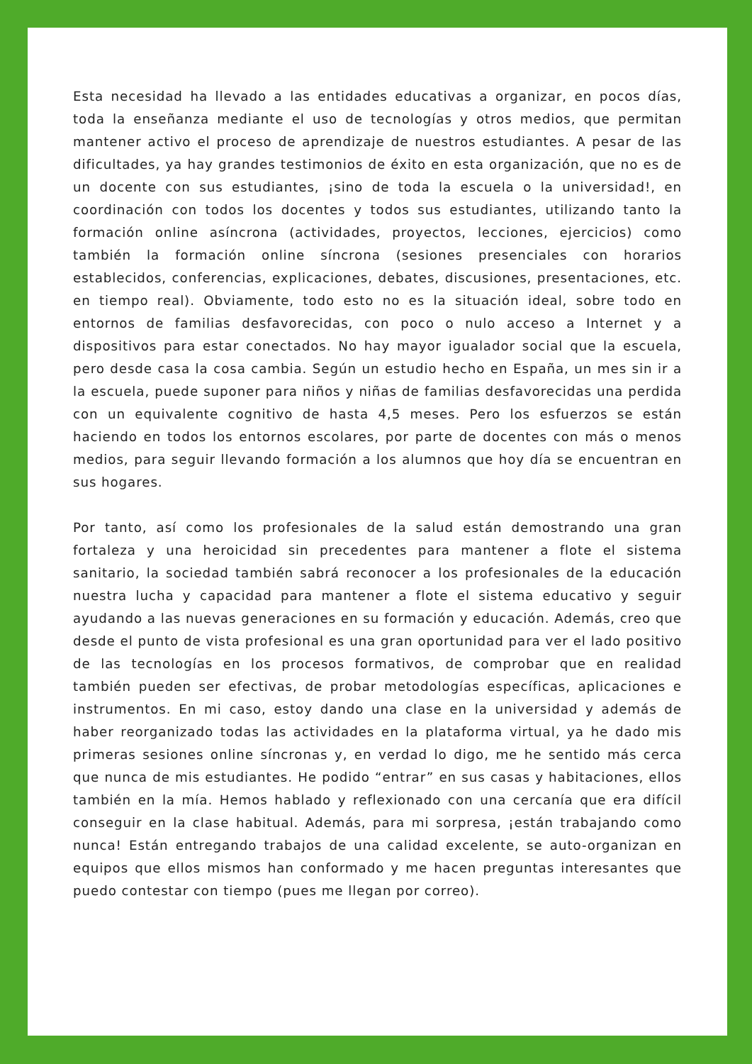Esta necesidad ha llevado a las entidades educativas a organizar, en pocos días, toda la enseñanza mediante el uso de tecnologías y otros medios, que permitan mantener activo el proceso de aprendizaje de nuestros estudiantes. A pesar de las dificultades, ya hay grandes testimonios de éxito en esta organización, que no es de un docente con sus estudiantes, ¡sino de toda la escuela o la universidad!, en coordinación con todos los docentes y todos sus estudiantes, utilizando tanto la formación online asíncrona (actividades, proyectos, lecciones, ejercicios) como también la formación online síncrona (sesiones presenciales con horarios establecidos, conferencias, explicaciones, debates, discusiones, presentaciones, etc. en tiempo real). Obviamente, todo esto no es la situación ideal, sobre todo en entornos de familias desfavorecidas, con poco o nulo acceso a Internet y a dispositivos para estar conectados. No hay mayor igualador social que la escuela, pero desde casa la cosa cambia. Según un estudio hecho en España, un mes sin ir a la escuela, puede suponer para niños y niñas de familias desfavorecidas una perdida con un equivalente cognitivo de hasta 4,5 meses. Pero los esfuerzos se están haciendo en todos los entornos escolares, por parte de docentes con más o menos medios, para seguir llevando formación a los alumnos que hoy día se encuentran en sus hogares.
Por tanto, así como los profesionales de la salud están demostrando una gran fortaleza y una heroicidad sin precedentes para mantener a flote el sistema sanitario, la sociedad también sabrá reconocer a los profesionales de la educación nuestra lucha y capacidad para mantener a flote el sistema educativo y seguir ayudando a las nuevas generaciones en su formación y educación. Además, creo que desde el punto de vista profesional es una gran oportunidad para ver el lado positivo de las tecnologías en los procesos formativos, de comprobar que en realidad también pueden ser efectivas, de probar metodologías específicas, aplicaciones e instrumentos. En mi caso, estoy dando una clase en la universidad y además de haber reorganizado todas las actividades en la plataforma virtual, ya he dado mis primeras sesiones online síncronas y, en verdad lo digo, me he sentido más cerca que nunca de mis estudiantes. He podido “entrar” en sus casas y habitaciones, ellos también en la mía. Hemos hablado y reflexionado con una cercanía que era difícil conseguir en la clase habitual. Además, para mi sorpresa, ¡están trabajando como nunca! Están entregando trabajos de una calidad excelente, se auto-organizan en equipos que ellos mismos han conformado y me hacen preguntas interesantes que puedo contestar con tiempo (pues me llegan por correo).